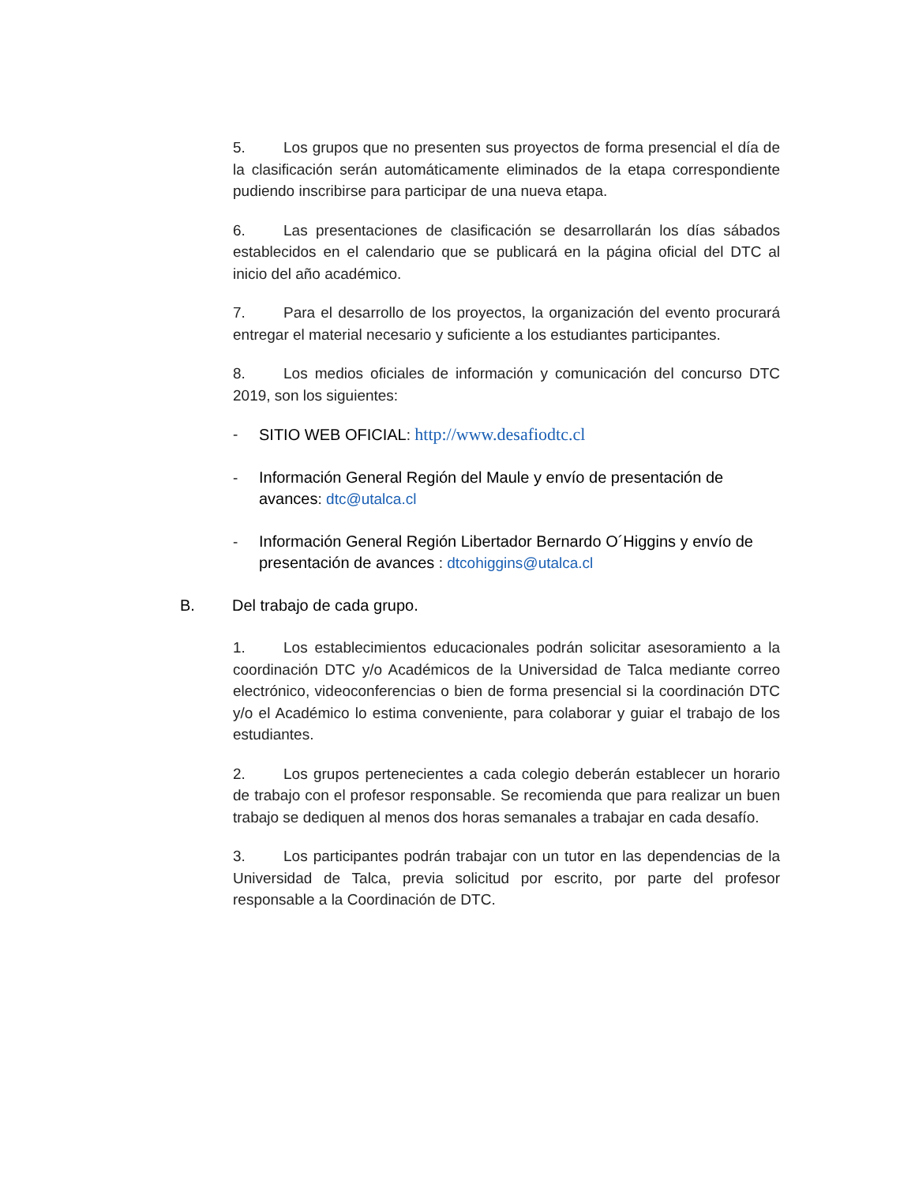5. Los grupos que no presenten sus proyectos de forma presencial el día de la clasificación serán automáticamente eliminados de la etapa correspondiente pudiendo inscribirse para participar de una nueva etapa.
6. Las presentaciones de clasificación se desarrollarán los días sábados establecidos en el calendario que se publicará en la página oficial del DTC al inicio del año académico.
7. Para el desarrollo de los proyectos, la organización del evento procurará entregar el material necesario y suficiente a los estudiantes participantes.
8. Los medios oficiales de información y comunicación del concurso DTC 2019, son los siguientes:
- SITIO WEB OFICIAL: http://www.desafiodtc.cl
- Información General Región del Maule y envío de presentación de avances: dtc@utalca.cl
- Información General Región Libertador Bernardo O´Higgins y envío de presentación de avances : dtcohiggins@utalca.cl
B. Del trabajo de cada grupo.
1. Los establecimientos educacionales podrán solicitar asesoramiento a la coordinación DTC y/o Académicos de la Universidad de Talca mediante correo electrónico, videoconferencias o bien de forma presencial si la coordinación DTC y/o el Académico lo estima conveniente, para colaborar y guiar el trabajo de los estudiantes.
2. Los grupos pertenecientes a cada colegio deberán establecer un horario de trabajo con el profesor responsable. Se recomienda que para realizar un buen trabajo se dediquen al menos dos horas semanales a trabajar en cada desafío.
3. Los participantes podrán trabajar con un tutor en las dependencias de la Universidad de Talca, previa solicitud por escrito, por parte del profesor responsable a la Coordinación de DTC.